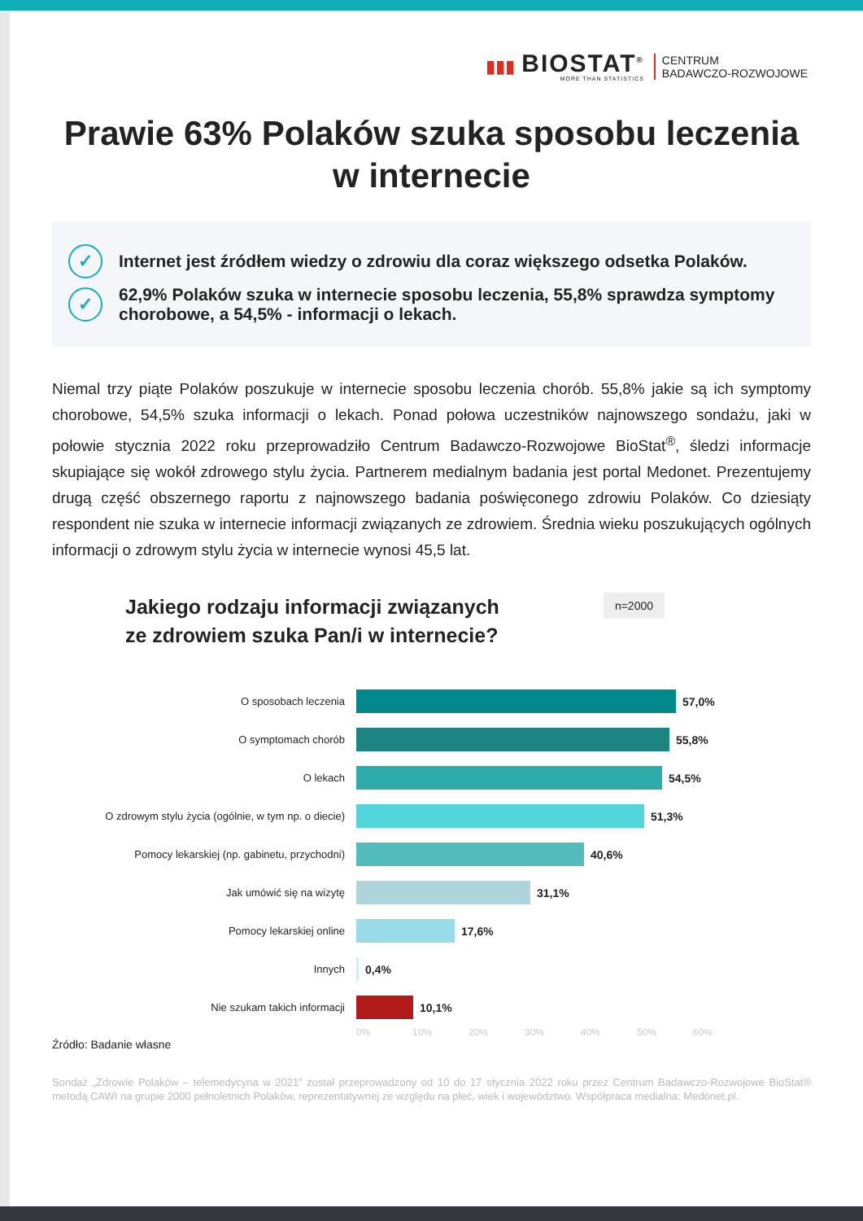▮▮▮
BIOSTAT<sup>®</sup>
MORE THAN STATISTICS
CENTRUM
BADAWCZO-ROZWOJOWE
Prawie 63% Polaków szuka sposobu leczenia w internecie
✓
Internet jest źródłem wiedzy o zdrowiu dla coraz większego odsetka Polaków.
✓
62,9% Polaków szuka w internecie sposobu leczenia, 55,8% sprawdza symptomy chorobowe, a 54,5% - informacji o lekach.
Niemal trzy piąte Polaków poszukuje w internecie sposobu leczenia chorób. 55,8% jakie są ich symptomy chorobowe, 54,5% szuka informacji o lekach. Ponad połowa uczestników najnowszego sondażu, jaki w połowie stycznia 2022 roku przeprowadziło Centrum Badawczo-Rozwojowe BioStat<sup>®</sup>, śledzi informacje skupiające się wokół zdrowego stylu życia. Partnerem medialnym badania jest portal Medonet. Prezentujemy drugą część obszernego raportu z najnowszego badania poświęconego zdrowiu Polaków. Co dziesiąty respondent nie szuka w internecie informacji związanych ze zdrowiem. Średnia wieku poszukujących ogólnych informacji o zdrowym stylu życia w internecie wynosi 45,5 lat.
Jakiego rodzaju informacji związanych
ze zdrowiem szuka Pan/i w internecie?
n=2000
O sposobach leczenia 57,0%
O symptomach chorób 55,8%
O lekach 54,5%
O zdrowym stylu życia (ogólnie, w tym np. o diecie)
51,3%
Pomocy lekarskiej (np. gabinetu, przychodni) 40,6%
Jak umówić się na wizytę 31,1%
Pomocy lekarskiej online 17,6%
Innych 0,4%
Nie szukam takich informacji 10,1%
0% 10% 20% 30% 40% 50% 60%
Źródło: Badanie własne
Sondaż „Zdrowie Polaków – telemedycyna w 2021” został przeprowadzony od 10 do 17 stycznia 2022 roku przez Centrum Badawczo-Rozwojowe BioStat® metodą CAWI na grupie 2000 pełnoletnich Polaków, reprezentatywnej ze względu na płeć, wiek i województwo. Współpraca medialna: Medonet.pl.